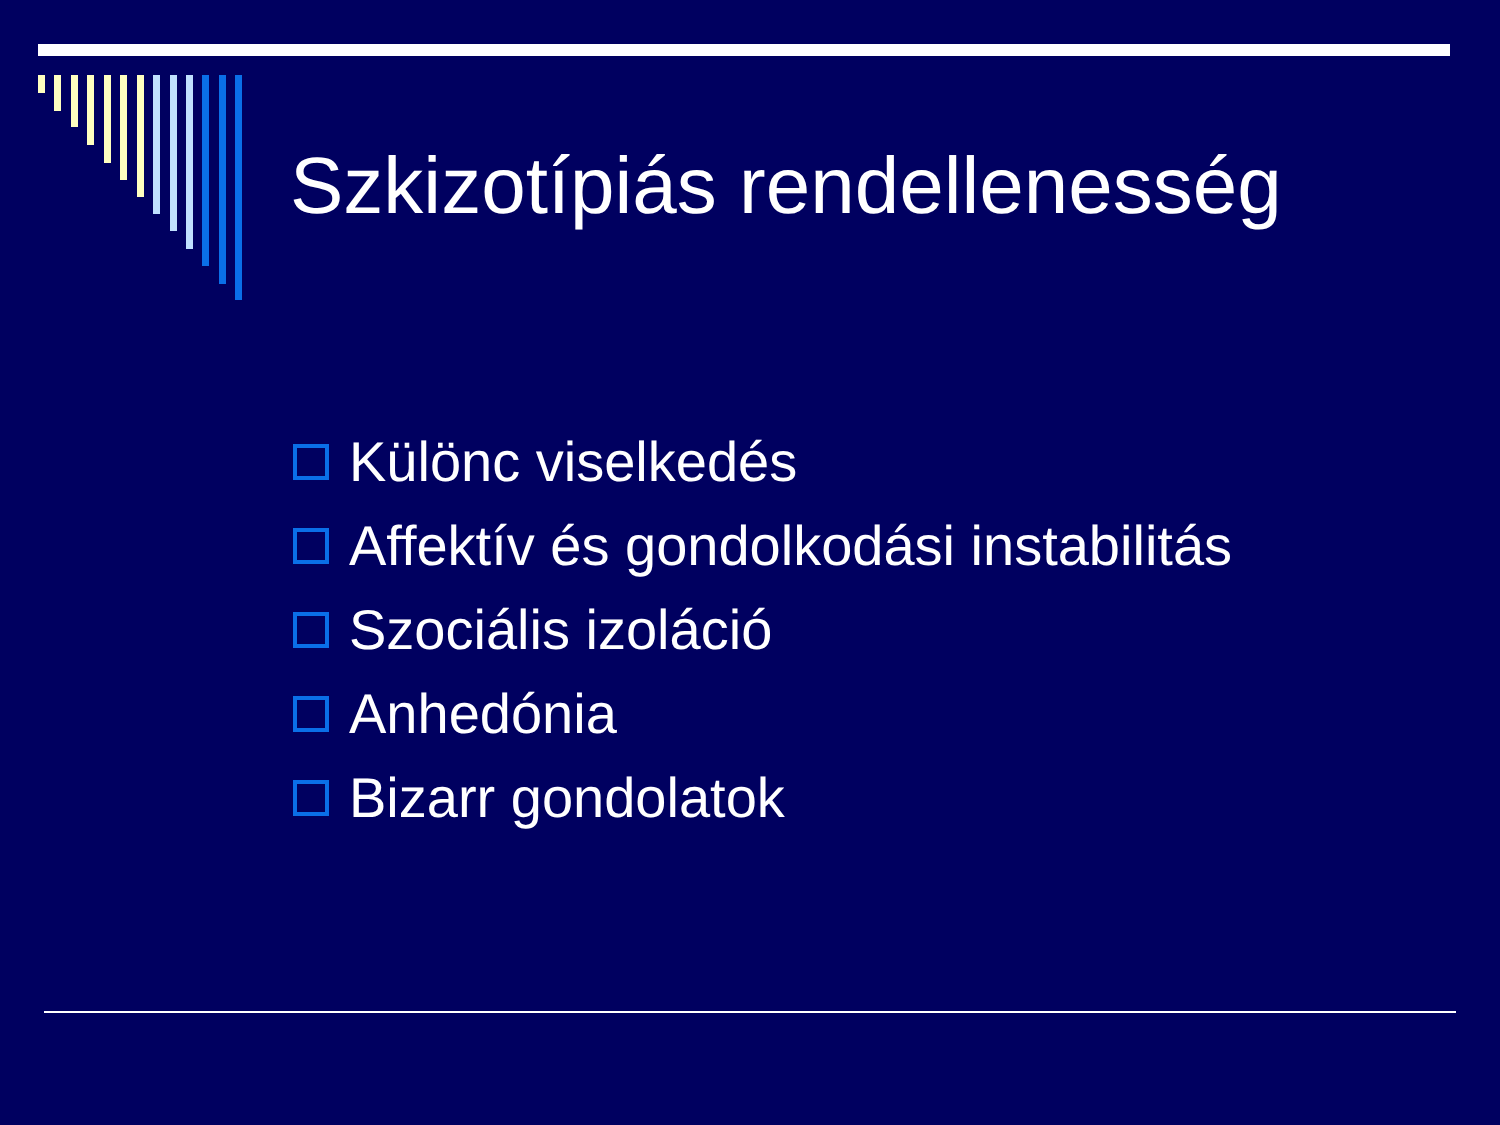Szkizotípiás rendellenesség
Különc viselkedés
Affektív és gondolkodási instabilitás
Szociális izoláció
Anhedónia
Bizarr gondolatok